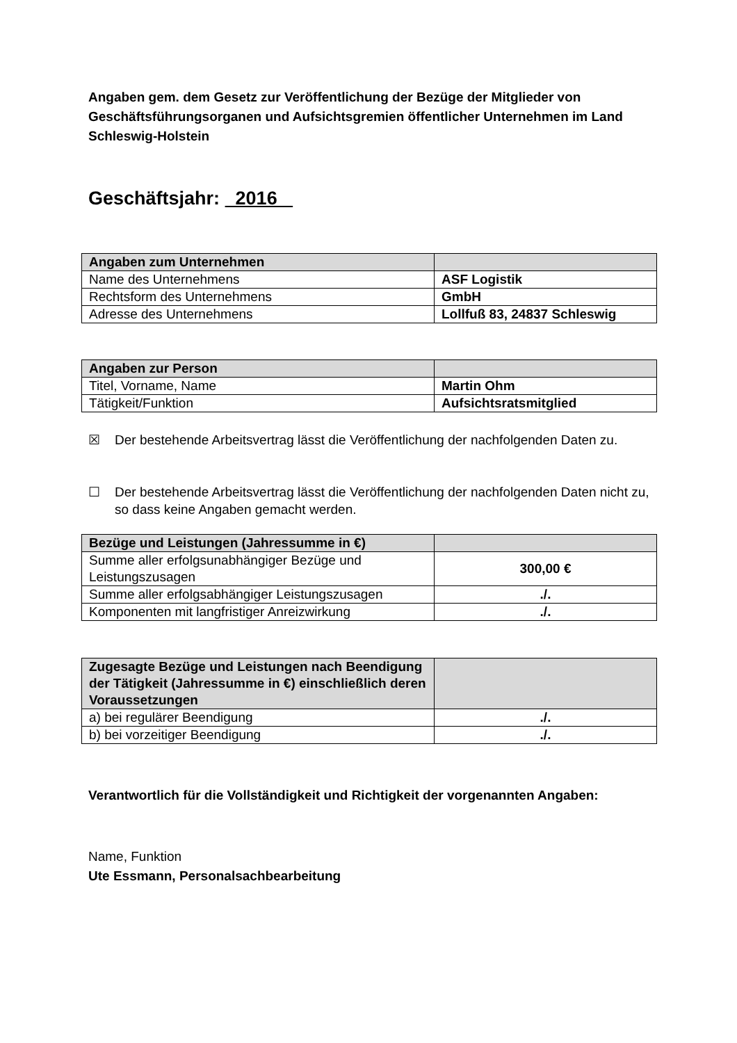Angaben gem. dem Gesetz zur Veröffentlichung der Bezüge der Mitglieder von Geschäftsführungsorganen und Aufsichtsgremien öffentlicher Unternehmen im Land Schleswig-Holstein
Geschäftsjahr: 2016
| Angaben zum Unternehmen | |
| Name des Unternehmens | ASF Logistik |
| Rechtsform des Unternehmens | GmbH |
| Adresse des Unternehmens | Lollfuß 83, 24837 Schleswig |
| Angaben zur Person | |
| Titel, Vorname, Name | Martin Ohm |
| Tätigkeit/Funktion | Aufsichtsratsmitglied |
☒ Der bestehende Arbeitsvertrag lässt die Veröffentlichung der nachfolgenden Daten zu.
☐ Der bestehende Arbeitsvertrag lässt die Veröffentlichung der nachfolgenden Daten nicht zu, so dass keine Angaben gemacht werden.
| Bezüge und Leistungen (Jahressumme in €) | |
| Summe aller erfolgsunabhängiger Bezüge und Leistungszusagen | 300,00 € |
| Summe aller erfolgsabhängiger Leistungszusagen | ./. |
| Komponenten mit langfristiger Anreizwirkung | ./. |
| Zugesagte Bezüge und Leistungen nach Beendigung der Tätigkeit (Jahressumme in €) einschließlich deren Voraussetzungen | |
| a) bei regulärer Beendigung | ./. |
| b) bei vorzeitiger Beendigung | ./. |
Verantwortlich für die Vollständigkeit und Richtigkeit der vorgenannten Angaben:
Name, Funktion
Ute Essmann, Personalsachbearbeitung